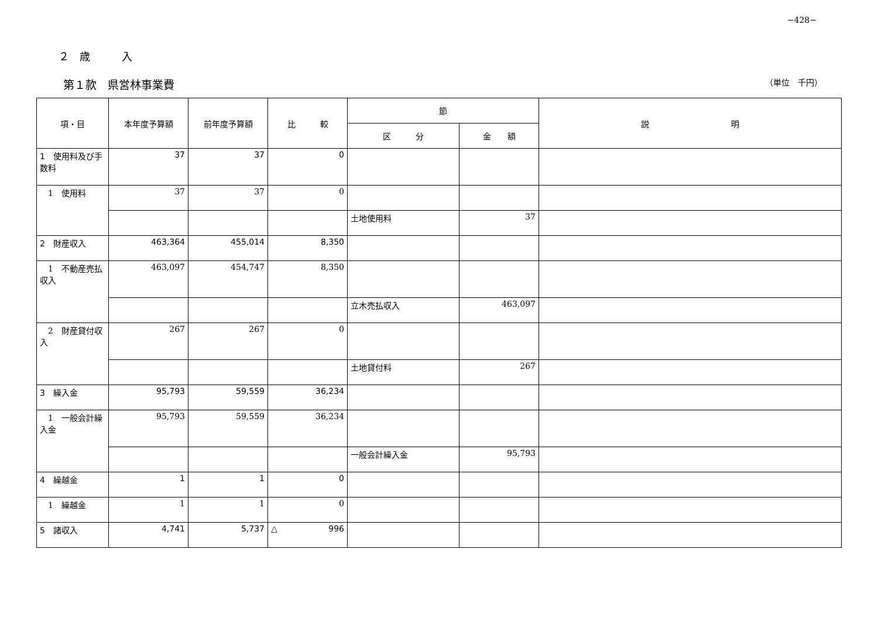−428−
２　歳　　　入
第１款　県営林事業費 （単位　千円）
| 項・目 | 本年度予算額 | 前年度予算額 | 比 較 | 節 | | 説 明 |
| --- | --- | --- | --- | --- | --- | --- |
| | | | | 区 分 | 金 額 | |
| 1 使用料及び手数料 | 37 | 37 | 0 | | | |
| 1 使用料 | 37 | 37 | 0 | | | |
| | | | | 土地使用料 | 37 | |
| 2 財産収入 | 463,364 | 455,014 | 8,350 | | | |
| 1 不動産売払収入 | 463,097 | 454,747 | 8,350 | | | |
| | | | | 立木売払収入 | 463,097 | |
| 2 財産貸付収入 | 267 | 267 | 0 | | | |
| | | | | 土地貸付料 | 267 | |
| 3 繰入金 | 95,793 | 59,559 | 36,234 | | | |
| 1 一般会計繰入金 | 95,793 | 59,559 | 36,234 | | | |
| | | | | 一般会計繰入金 | 95,793 | |
| 4 繰越金 | 1 | 1 | 0 | | | |
| 1 繰越金 | 1 | 1 | 0 | | | |
| 5 諸収入 | 4,741 | 5,737 | △ 996 | | | |